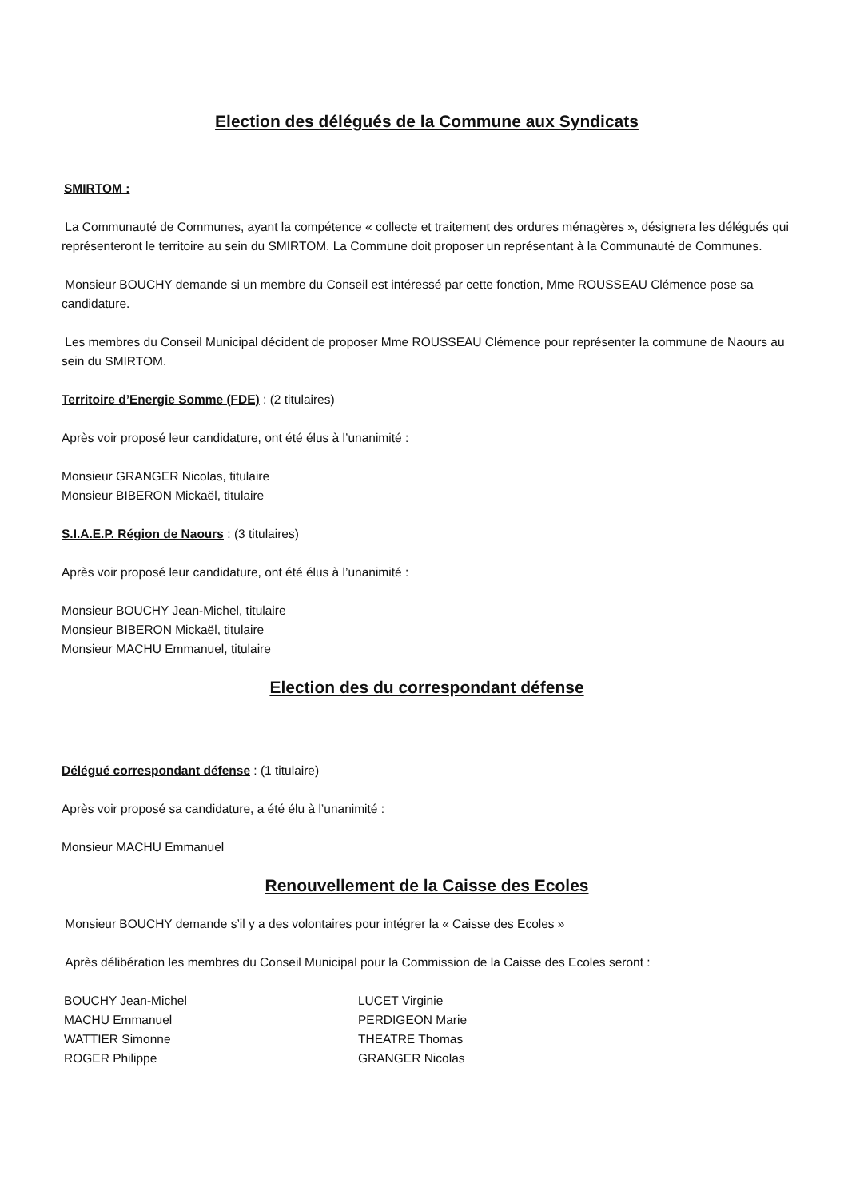Election des délégués de la Commune aux Syndicats
SMIRTOM :
La Communauté de Communes, ayant la compétence « collecte et traitement des ordures ménagères », désignera les délégués qui représenteront le territoire au sein du SMIRTOM. La Commune doit proposer un représentant à la Communauté de Communes.
Monsieur BOUCHY demande si un membre du Conseil est intéressé par cette fonction, Mme ROUSSEAU Clémence pose sa candidature.
Les membres du Conseil Municipal décident de proposer Mme ROUSSEAU Clémence pour représenter la commune de Naours au sein du SMIRTOM.
Territoire d’Energie Somme (FDE) : (2 titulaires)
Après voir proposé leur candidature, ont été élus à l’unanimité :
Monsieur GRANGER Nicolas, titulaire
Monsieur BIBERON Mickaël, titulaire
S.I.A.E.P. Région de Naours : (3 titulaires)
Après voir proposé leur candidature, ont été élus à l’unanimité :
Monsieur BOUCHY Jean-Michel, titulaire
Monsieur BIBERON Mickaël, titulaire
Monsieur MACHU Emmanuel, titulaire
Election des du correspondant défense
Délégué correspondant défense : (1 titulaire)
Après voir proposé sa candidature, a été élu à l’unanimité :
Monsieur MACHU Emmanuel
Renouvellement de la Caisse des Ecoles
Monsieur BOUCHY demande s’il y a des volontaires pour intégrer la « Caisse des Ecoles »
Après délibération les membres du Conseil Municipal pour la Commission de la Caisse des Ecoles seront :
BOUCHY Jean-Michel
MACHU Emmanuel
WATTIER Simonne
ROGER Philippe
LUCET Virginie
PERDIGEON Marie
THEATRE Thomas
GRANGER Nicolas